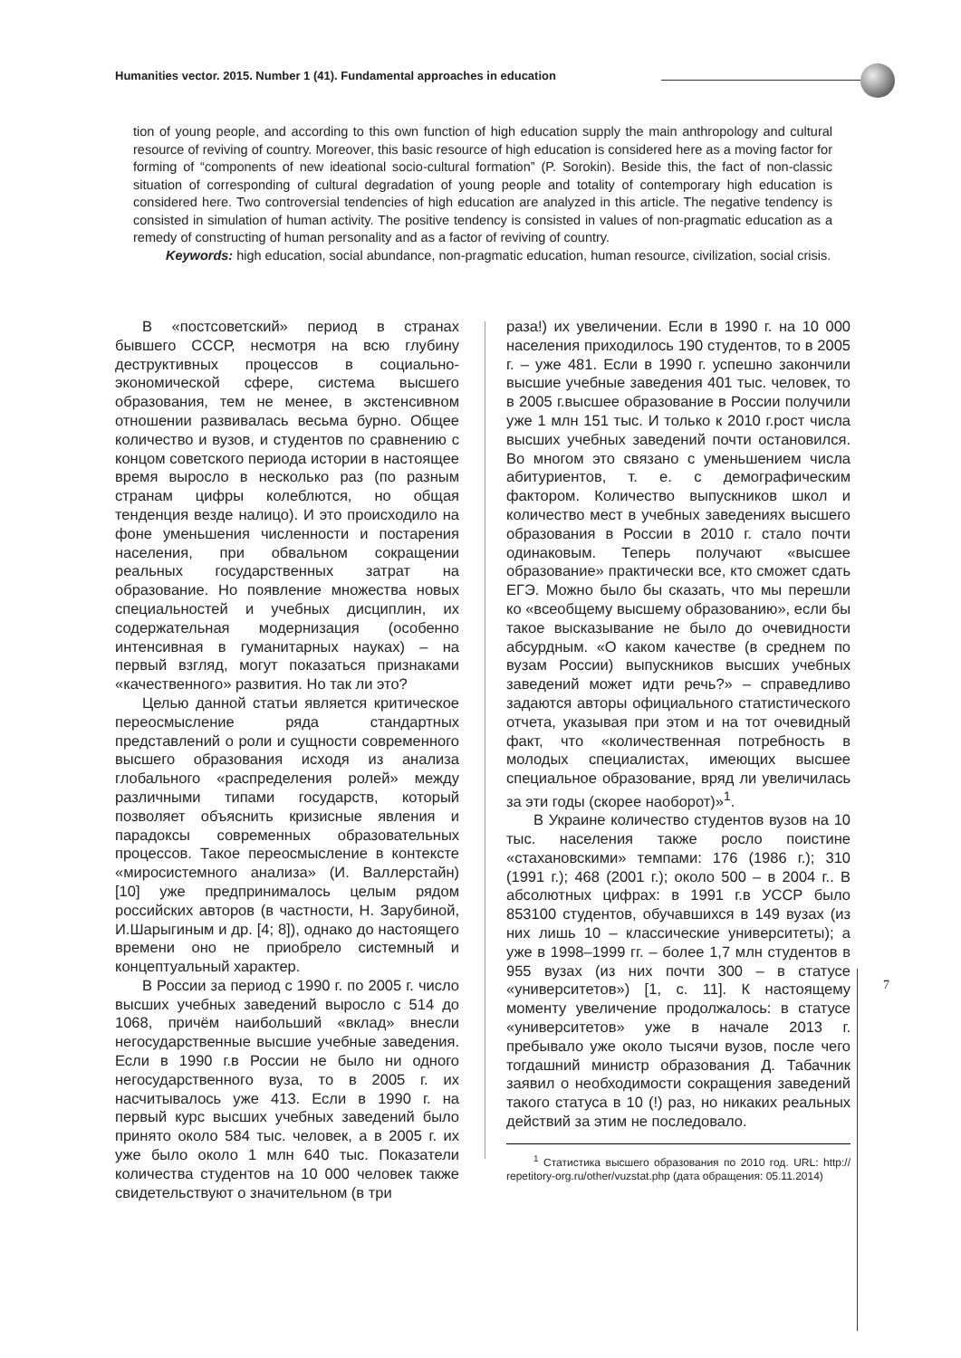Humanities vector. 2015. Number 1 (41). Fundamental approaches in education
tion of young people, and according to this own function of high education supply the main anthropology and cultural resource of reviving of country. Moreover, this basic resource of high education is considered here as a moving factor for forming of “components of new ideational socio-cultural formation” (P. Sorokin). Beside this, the fact of non-classic situation of corresponding of cultural degradation of young people and totality of contemporary high education is considered here. Two controversial tendencies of high education are analyzed in this article. The negative tendency is consisted in simulation of human activity. The positive tendency is consisted in values of non-pragmatic education as a remedy of constructing of human personality and as a factor of reviving of country.
Keywords: high education, social abundance, non-pragmatic education, human resource, civilization, social crisis.
В «постсоветский» период в странах бывшего СССР, несмотря на всю глубину деструктивных процессов в социально-экономической сфере, система высшего образования, тем не менее, в экстенсивном отношении развивалась весьма бурно. Общее количество и вузов, и студентов по сравнению с концом советского периода истории в настоящее время выросло в несколько раз (по разным странам цифры колеблются, но общая тенденция везде налицо). И это происходило на фоне уменьшения численности и постарения населения, при обвальном сокращении реальных государственных затрат на образование. Но появление множества новых специальностей и учебных дисциплин, их содержательная модернизация (особенно интенсивная в гуманитарных науках) – на первый взгляд, могут показаться признаками «качественного» развития. Но так ли это?
Целью данной статьи является критическое переосмысление ряда стандартных представлений о роли и сущности современного высшего образования исходя из анализа глобального «распределения ролей» между различными типами государств, который позволяет объяснить кризисные явления и парадоксы современных образовательных процессов. Такое переосмысление в контексте «миросистемного анализа» (И. Валлерстайн) [10] уже предпринималось целым рядом российских авторов (в частности, Н. Зарубиной, И.Шарыгиным и др. [4; 8]), однако до настоящего времени оно не приобрело системный и концептуальный характер.
В России за период с 1990 г. по 2005 г. число высших учебных заведений выросло с 514 до 1068, причём наибольший «вклад» внесли негосударственные высшие учебные заведения. Если в 1990 г.в России не было ни одного негосударственного вуза, то в 2005 г. их насчитывалось уже 413. Если в 1990 г. на первый курс высших учебных заведений было принято около 584 тыс. человек, а в 2005 г. их уже было около 1 млн 640 тыс. Показатели количества студентов на 10 000 человек также свидетельствуют о значительном (в три
раза!) их увеличении. Если в 1990 г. на 10 000 населения приходилось 190 студентов, то в 2005 г. – уже 481. Если в 1990 г. успешно закончили высшие учебные заведения 401 тыс. человек, то в 2005 г.высшее образование в России получили уже 1 млн 151 тыс. И только к 2010 г.рост числа высших учебных заведений почти остановился. Во многом это связано с уменьшением числа абитуриентов, т. е. с демографическим фактором. Количество выпускников школ и количество мест в учебных заведениях высшего образования в России в 2010 г. стало почти одинаковым. Теперь получают «высшее образование» практически все, кто сможет сдать ЕГЭ. Можно было бы сказать, что мы перешли ко «всеобщему высшему образованию», если бы такое высказывание не было до очевидности абсурдным. «О каком качестве (в среднем по вузам России) выпускников высших учебных заведений может идти речь?» – справедливо задаются авторы официального статистического отчета, указывая при этом и на тот очевидный факт, что «количественная потребность в молодых специалистах, имеющих высшее специальное образование, вряд ли увеличилась за эти годы (скорее наоборот)»<sup>1</sup>.
В Украине количество студентов вузов на 10 тыс. населения также росло поистине «стахановскими» темпами: 176 (1986 г.); 310 (1991 г.); 468 (2001 г.); около 500 – в 2004 г.. В абсолютных цифрах: в 1991 г.в УССР было 853100 студентов, обучавшихся в 149 вузах (из них лишь 10 – классические университеты); а уже в 1998–1999 гг. – более 1,7 млн студентов в 955 вузах (из них почти 300 – в статусе «университетов») [1, с. 11]. К настоящему моменту увеличение продолжалось: в статусе «университетов» уже в начале 2013 г. пребывало уже около тысячи вузов, после чего тогдашний министр образования Д. Табачник заявил о необходимости сокращения заведений такого статуса в 10 (!) раз, но никаких реальных действий за этим не последовало.
<sup>1</sup> Статистика высшего образования по 2010 год. URL: http:// repetitory-org.ru/other/vuzstat.php (дата обращения: 05.11.2014)
7